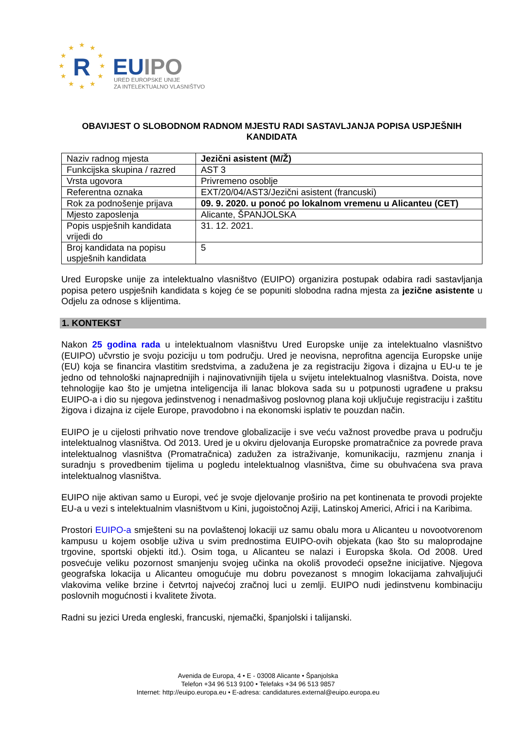★
★
★
★
★
★
★
★
★
★
★
★
R
EUIPO
URED EUROPSKE UNIJE
ZA INTELEKTUALNO VLASNIŠTVO
OBAVIJEST O SLOBODNOM RADNOM MJESTU RADI SASTAVLJANJA POPISA USPJEŠNIH KANDIDATA
| Naziv radnog mjesta | Jezični asistent (M/Ž) |
| Funkcijska skupina / razred | AST 3 |
| Vrsta ugovora | Privremeno osoblje |
| Referentna oznaka | EXT/20/04/AST3/Jezični asistent (francuski) |
| Rok za podnošenje prijava | 09. 9. 2020. u ponoć po lokalnom vremenu u Alicanteu (CET) |
| Mjesto zaposlenja | Alicante, ŠPANJOLSKA |
| Popis uspješnih kandidata vrijedi do | 31. 12. 2021. |
| Broj kandidata na popisu uspješnih kandidata | 5 |
Ured Europske unije za intelektualno vlasništvo (EUIPO) organizira postupak odabira radi sastavljanja popisa petero uspješnih kandidata s kojeg će se popuniti slobodna radna mjesta za jezične asistente u Odjelu za odnose s klijentima.
1. KONTEKST
Nakon 25 godina rada u intelektualnom vlasništvu Ured Europske unije za intelektualno vlasništvo (EUIPO) učvrstio je svoju poziciju u tom području. Ured je neovisna, neprofitna agencija Europske unije (EU) koja se financira vlastitim sredstvima, a zadužena je za registraciju žigova i dizajna u EU-u te je jedno od tehnološki najnaprednijih i najinovativnijih tijela u svijetu intelektualnog vlasništva. Doista, nove tehnologije kao što je umjetna inteligencija ili lanac blokova sada su u potpunosti ugrađene u praksu EUIPO-a i dio su njegova jedinstvenog i nenadmašivog poslovnog plana koji uključuje registraciju i zaštitu žigova i dizajna iz cijele Europe, pravodobno i na ekonomski isplativ te pouzdan način.
EUIPO je u cijelosti prihvatio nove trendove globalizacije i sve veću važnost provedbe prava u području intelektualnog vlasništva. Od 2013. Ured je u okviru djelovanja Europske promatračnice za povrede prava intelektualnog vlasništva (Promatračnica) zadužen za istraživanje, komunikaciju, razmjenu znanja i suradnju s provedbenim tijelima u pogledu intelektualnog vlasništva, čime su obuhvaćena sva prava intelektualnog vlasništva.
EUIPO nije aktivan samo u Europi, već je svoje djelovanje proširio na pet kontinenata te provodi projekte EU-a u vezi s intelektualnim vlasništvom u Kini, jugoistočnoj Aziji, Latinskoj Americi, Africi i na Karibima.
Prostori EUIPO-a smješteni su na povlaštenoj lokaciji uz samu obalu mora u Alicanteu u novootvorenom kampusu u kojem osoblje uživa u svim prednostima EUIPO-ovih objekata (kao što su maloprodajne trgovine, sportski objekti itd.). Osim toga, u Alicanteu se nalazi i Europska škola. Od 2008. Ured posvećuje veliku pozornost smanjenju svojeg učinka na okoliš provodeći opsežne inicijative. Njegova geografska lokacija u Alicanteu omogućuje mu dobru povezanost s mnogim lokacijama zahvaljujući vlakovima velike brzine i četvrtoj najvećoj zračnoj luci u zemlji. EUIPO nudi jedinstvenu kombinaciju poslovnih mogućnosti i kvalitete života.
Radni su jezici Ureda engleski, francuski, njemački, španjolski i talijanski.
Avenida de Europa, 4 • E - 03008 Alicante • Španjolska
Telefon +34 96 513 9100 • Telefaks +34 96 513 9857
Internet: http://euipo.europa.eu • E-adresa: candidatures.external@euipo.europa.eu